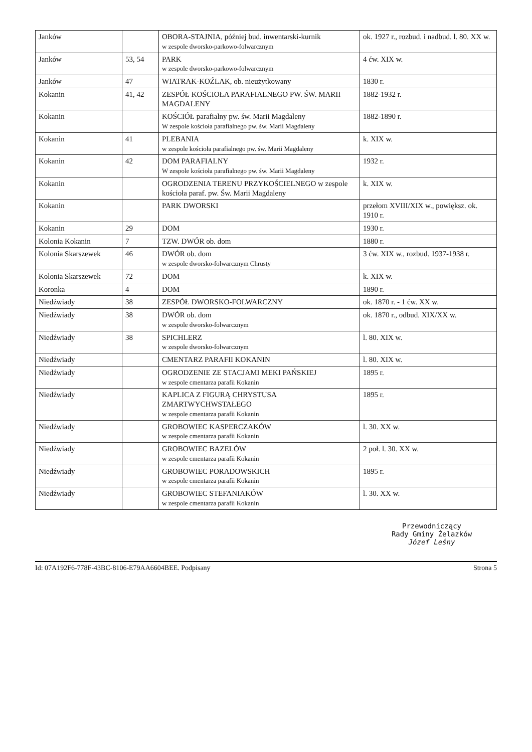| Janków | | OBORA-STAJNIA, później bud. inwentarski-kurnik w zespole dworsko-parkowo-folwarcznym | ok. 1927 r., rozbud. i nadbud. l. 80. XX w. |
| Janków | 53, 54 | PARK w zespole dworsko-parkowo-folwarcznym | 4 ćw. XIX w. |
| Janków | 47 | WIATRAK-KOŹLAK, ob. nieużytkowany | 1830 r. |
| Kokanin | 41, 42 | ZESPÓŁ KOŚCIOŁA PARAFIALNEGO PW. ŚW. MARII MAGDALENY | 1882-1932 r. |
| Kokanin | | KOŚCIÓŁ parafialny pw. św. Marii Magdaleny W zespole kościoła parafialnego pw. św. Marii Magdaleny | 1882-1890 r. |
| Kokanin | 41 | PLEBANIA w zespole kościoła parafialnego pw. św. Marii Magdaleny | k. XIX w. |
| Kokanin | 42 | DOM PARAFIALNY W zespole kościoła parafialnego pw. św. Marii Magdaleny | 1932 r. |
| Kokanin | | OGRODZENIA TERENU PRZYKOŚCIELNEGO w zespole kościoła paraf. pw. Św. Marii Magdaleny | k. XIX w. |
| Kokanin | | PARK DWORSKI | przełom XVIII/XIX w., powiększ. ok. 1910 r. |
| Kokanin | 29 | DOM | 1930 r. |
| Kolonia Kokanin | 7 | TZW. DWÓR ob. dom | 1880 r. |
| Kolonia Skarszewek | 46 | DWÓR ob. dom w zespole dworsko-folwarcznym Chrusty | 3 ćw. XIX w., rozbud. 1937-1938 r. |
| Kolonia Skarszewek | 72 | DOM | k. XIX w. |
| Koronka | 4 | DOM | 1890 r. |
| Niedźwiady | 38 | ZESPÓŁ DWORSKO-FOLWARCZNY | ok. 1870 r. - 1 ćw. XX w. |
| Niedźwiady | 38 | DWÓR ob. dom w zespole dworsko-folwarcznym | ok. 1870 r., odbud. XIX/XX w. |
| Niedźwiady | 38 | SPICHLERZ w zespole dworsko-folwarcznym | l. 80. XIX w. |
| Niedźwiady | | CMENTARZ PARAFII KOKANIN | l. 80. XIX w. |
| Niedźwiady | | OGRODZENIE ZE STACJAMI MEKI PAŃSKIEJ w zespole cmentarza parafii Kokanin | 1895 r. |
| Niedźwiady | | KAPLICA Z FIGURĄ CHRYSTUSA ZMARTWYCHWSTAŁEGO w zespole cmentarza parafii Kokanin | 1895 r. |
| Niedźwiady | | GROBOWIEC KASPERCZAKÓW w zespole cmentarza parafii Kokanin | l. 30. XX w. |
| Niedźwiady | | GROBOWIEC BAZELÓW w zespole cmentarza parafii Kokanin | 2 poł. l. 30. XX w. |
| Niedźwiady | | GROBOWIEC PORADOWSKICH w zespole cmentarza parafii Kokanin | 1895 r. |
| Niedźwiady | | GROBOWIEC STEFANIAKÓW w zespole cmentarza parafii Kokanin | l. 30. XX w. |
Przewodniczący
Rady Gminy Żelazków
Józef Leśny
Id: 07A192F6-778F-43BC-8106-E79AA6604BEE. Podpisany Strona 5